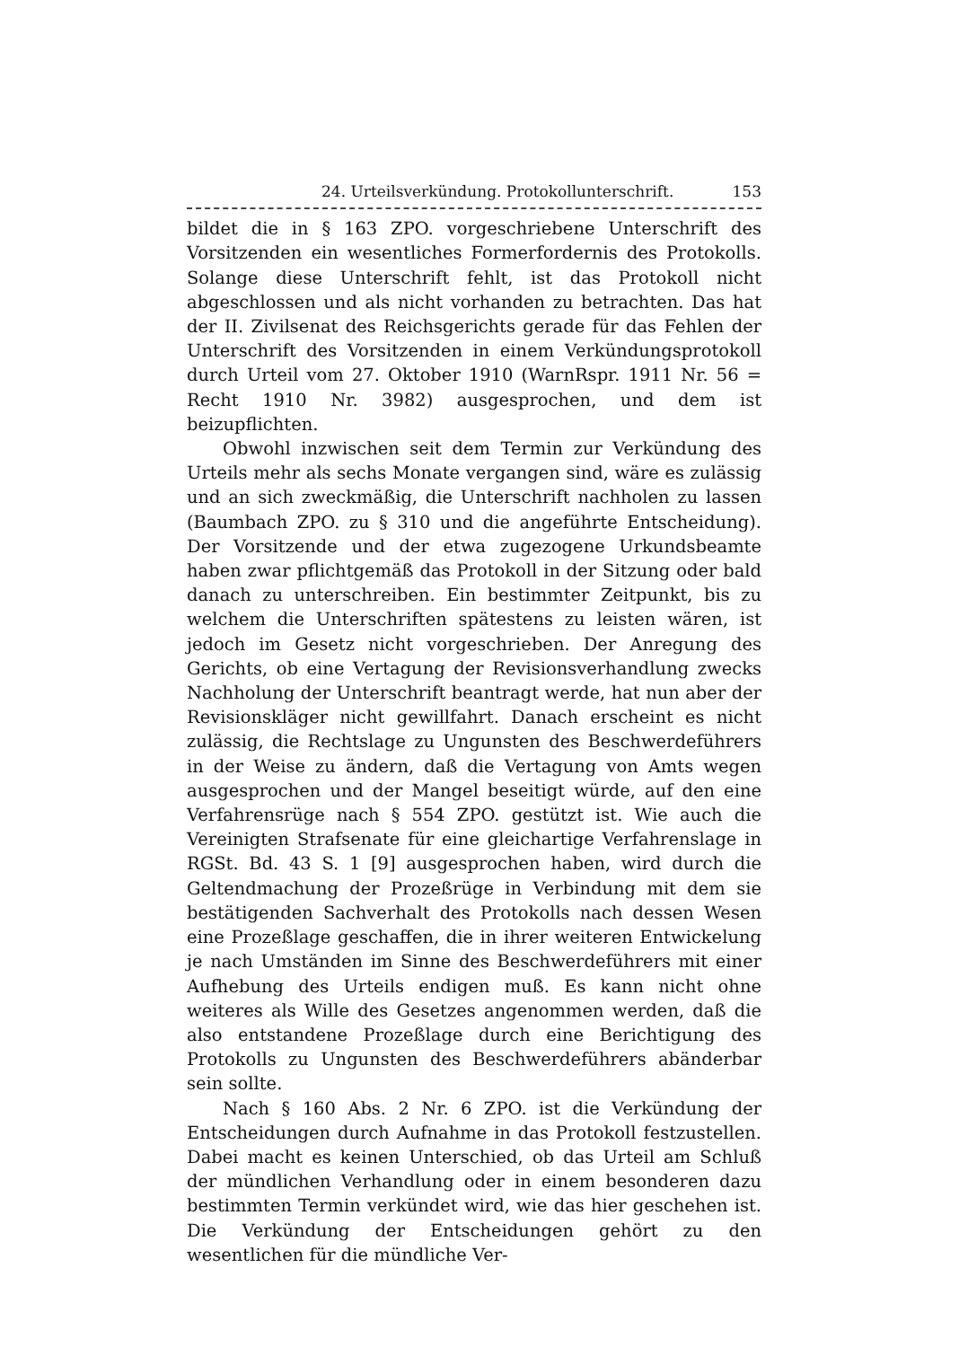24. Urteilsverkündung. Protokollunterschrift. 153
bildet die in § 163 ZPO. vorgeschriebene Unterschrift des Vorsitzenden ein wesentliches Formerfordernis des Protokolls. Solange diese Unterschrift fehlt, ist das Protokoll nicht abgeschlossen und als nicht vorhanden zu betrachten. Das hat der II. Zivilsenat des Reichsgerichts gerade für das Fehlen der Unterschrift des Vorsitzenden in einem Verkündungsprotokoll durch Urteil vom 27. Oktober 1910 (WarnRspr. 1911 Nr. 56 = Recht 1910 Nr. 3982) ausgesprochen, und dem ist beizupflichten.
Obwohl inzwischen seit dem Termin zur Verkündung des Urteils mehr als sechs Monate vergangen sind, wäre es zulässig und an sich zweckmäßig, die Unterschrift nachholen zu lassen (Baumbach ZPO. zu § 310 und die angeführte Entscheidung). Der Vorsitzende und der etwa zugezogene Urkundsbeamte haben zwar pflichtgemäß das Protokoll in der Sitzung oder bald danach zu unterschreiben. Ein bestimmter Zeitpunkt, bis zu welchem die Unterschriften spätestens zu leisten wären, ist jedoch im Gesetz nicht vorgeschrieben. Der Anregung des Gerichts, ob eine Vertagung der Revisionsverhandlung zwecks Nachholung der Unterschrift beantragt werde, hat nun aber der Revisionskläger nicht gewillfahrt. Danach erscheint es nicht zulässig, die Rechtslage zu Ungunsten des Beschwerdeführers in der Weise zu ändern, daß die Vertagung von Amts wegen ausgesprochen und der Mangel beseitigt würde, auf den eine Verfahrensrüge nach § 554 ZPO. gestützt ist. Wie auch die Vereinigten Strafsenate für eine gleichartige Verfahrenslage in RGSt. Bd. 43 S. 1 [9] ausgesprochen haben, wird durch die Geltendmachung der Prozeßrüge in Verbindung mit dem sie bestätigenden Sachverhalt des Protokolls nach dessen Wesen eine Prozeßlage geschaffen, die in ihrer weiteren Entwickelung je nach Umständen im Sinne des Beschwerdeführers mit einer Aufhebung des Urteils endigen muß. Es kann nicht ohne weiteres als Wille des Gesetzes angenommen werden, daß die also entstandene Prozeßlage durch eine Berichtigung des Protokolls zu Ungunsten des Beschwerdeführers abänderbar sein sollte.
Nach § 160 Abs. 2 Nr. 6 ZPO. ist die Verkündung der Entscheidungen durch Aufnahme in das Protokoll festzustellen. Dabei macht es keinen Unterschied, ob das Urteil am Schluß der mündlichen Verhandlung oder in einem besonderen dazu bestimmten Termin verkündet wird, wie das hier geschehen ist. Die Verkündung der Entscheidungen gehört zu den wesentlichen für die mündliche Ver-